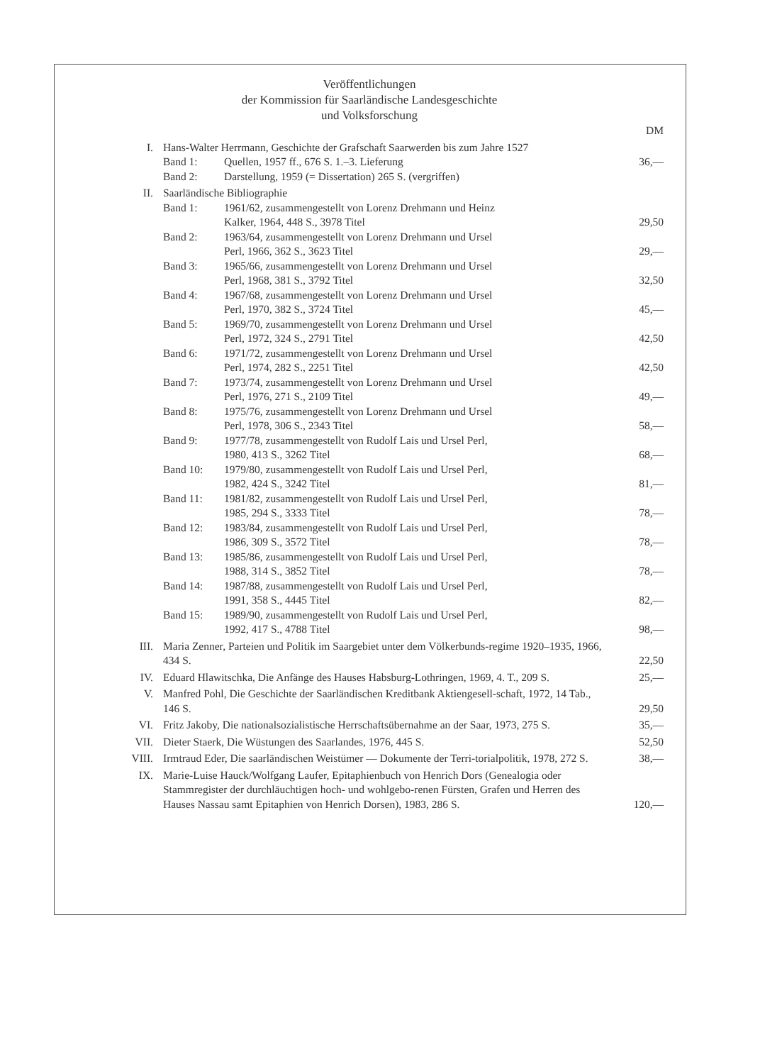Veröffentlichungen
der Kommission für Saarländische Landesgeschichte
und Volksforschung
| | | DM |
| I. | Hans-Walter Herrmann, Geschichte der Grafschaft Saarwerden bis zum Jahre 1527 | |
| | Band 1: Quellen, 1957 ff., 676 S. 1.–3. Lieferung | 36,— |
| | Band 2: Darstellung, 1959 (= Dissertation) 265 S. (vergriffen) | |
| II. | Saarländische Bibliographie | |
| | Band 1: 1961/62, zusammengestellt von Lorenz Drehmann und Heinz Kalker, 1964, 448 S., 3978 Titel | 29,50 |
| | Band 2: 1963/64, zusammengestellt von Lorenz Drehmann und Ursel Perl, 1966, 362 S., 3623 Titel | 29,— |
| | Band 3: 1965/66, zusammengestellt von Lorenz Drehmann und Ursel Perl, 1968, 381 S., 3792 Titel | 32,50 |
| | Band 4: 1967/68, zusammengestellt von Lorenz Drehmann und Ursel Perl, 1970, 382 S., 3724 Titel | 45,— |
| | Band 5: 1969/70, zusammengestellt von Lorenz Drehmann und Ursel Perl, 1972, 324 S., 2791 Titel | 42,50 |
| | Band 6: 1971/72, zusammengestellt von Lorenz Drehmann und Ursel Perl, 1974, 282 S., 2251 Titel | 42,50 |
| | Band 7: 1973/74, zusammengestellt von Lorenz Drehmann und Ursel Perl, 1976, 271 S., 2109 Titel | 49,— |
| | Band 8: 1975/76, zusammengestellt von Lorenz Drehmann und Ursel Perl, 1978, 306 S., 2343 Titel | 58,— |
| | Band 9: 1977/78, zusammengestellt von Rudolf Lais und Ursel Perl, 1980, 413 S., 3262 Titel | 68,— |
| | Band 10: 1979/80, zusammengestellt von Rudolf Lais und Ursel Perl, 1982, 424 S., 3242 Titel | 81,— |
| | Band 11: 1981/82, zusammengestellt von Rudolf Lais und Ursel Perl, 1985, 294 S., 3333 Titel | 78,— |
| | Band 12: 1983/84, zusammengestellt von Rudolf Lais und Ursel Perl, 1986, 309 S., 3572 Titel | 78,— |
| | Band 13: 1985/86, zusammengestellt von Rudolf Lais und Ursel Perl, 1988, 314 S., 3852 Titel | 78,— |
| | Band 14: 1987/88, zusammengestellt von Rudolf Lais und Ursel Perl, 1991, 358 S., 4445 Titel | 82,— |
| | Band 15: 1989/90, zusammengestellt von Rudolf Lais und Ursel Perl, 1992, 417 S., 4788 Titel | 98,— |
| III. | Maria Zenner, Parteien und Politik im Saargebiet unter dem Völkerbunds-regime 1920–1935, 1966, 434 S. | 22,50 |
| IV. | Eduard Hlawitschka, Die Anfänge des Hauses Habsburg-Lothringen, 1969, 4. T., 209 S. | 25,— |
| V. | Manfred Pohl, Die Geschichte der Saarländischen Kreditbank Aktiengesell-schaft, 1972, 14 Tab., 146 S. | 29,50 |
| VI. | Fritz Jakoby, Die nationalsozialistische Herrschaftsübernahme an der Saar, 1973, 275 S. | 35,— |
| VII. | Dieter Staerk, Die Wüstungen des Saarlandes, 1976, 445 S. | 52,50 |
| VIII. | Irmtraud Eder, Die saarländischen Weistümer — Dokumente der Terri-torialpolitik, 1978, 272 S. | 38,— |
| IX. | Marie-Luise Hauck/Wolfgang Laufer, Epitaphienbuch von Henrich Dors (Genealogia oder Stammregister der durchläuchtigen hoch- und wohlgebo-renen Fürsten, Grafen und Herren des Hauses Nassau samt Epitaphien von Henrich Dorsen), 1983, 286 S. | 120,— |